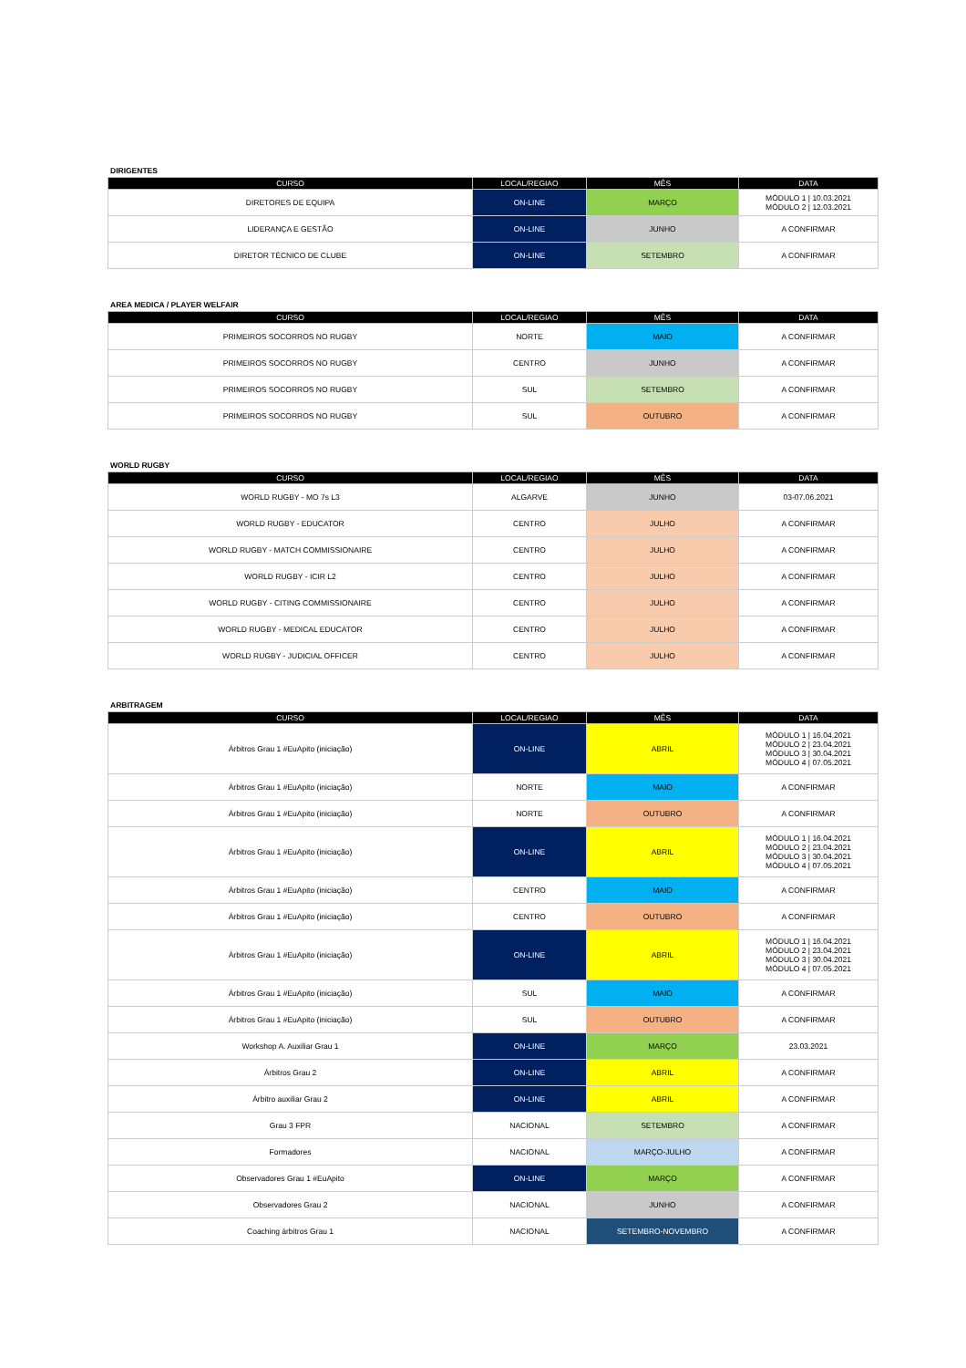DIRIGENTES
| CURSO | LOCAL/REGIAO | MÊS | DATA |
| --- | --- | --- | --- |
| DIRETORES DE EQUIPA | ON-LINE | MARÇO | MÓDULO 1 / 10.03.2021 MÓDULO 2 / 12.03.2021 |
| LIDERANÇA E GESTÃO | ON-LINE | JUNHO | A CONFIRMAR |
| DIRETOR TÉCNICO DE CLUBE | ON-LINE | SETEMBRO | A CONFIRMAR |
AREA MEDICA / PLAYER WELFAIR
| CURSO | LOCAL/REGIAO | MÊS | DATA |
| --- | --- | --- | --- |
| PRIMEIROS SOCORROS NO RUGBY | NORTE | MAIO | A CONFIRMAR |
| PRIMEIROS SOCORROS NO RUGBY | CENTRO | JUNHO | A CONFIRMAR |
| PRIMEIROS SOCORROS NO RUGBY | SUL | SETEMBRO | A CONFIRMAR |
| PRIMEIROS SOCORROS NO RUGBY | SUL | OUTUBRO | A CONFIRMAR |
WORLD RUGBY
| CURSO | LOCAL/REGIAO | MÊS | DATA |
| --- | --- | --- | --- |
| WORLD RUGBY - MO 7s L3 | ALGARVE | JUNHO | 03-07.06.2021 |
| WORLD RUGBY - EDUCATOR | CENTRO | JULHO | A CONFIRMAR |
| WORLD RUGBY - MATCH COMMISSIONAIRE | CENTRO | JULHO | A CONFIRMAR |
| WORLD RUGBY - ICIR L2 | CENTRO | JULHO | A CONFIRMAR |
| WORLD RUGBY - CITING COMMISSIONAIRE | CENTRO | JULHO | A CONFIRMAR |
| WORLD RUGBY - MEDICAL EDUCATOR | CENTRO | JULHO | A CONFIRMAR |
| WORLD RUGBY - JUDICIAL OFFICER | CENTRO | JULHO | A CONFIRMAR |
ARBITRAGEM
| CURSO | LOCAL/REGIAO | MÊS | DATA |
| --- | --- | --- | --- |
| Árbitros Grau 1 #EuApito (iniciação) | ON-LINE | ABRIL | MÓDULO 1 / 16.04.2021 MÓDULO 2 / 23.04.2021 MÓDULO 3 / 30.04.2021 MÓDULO 4 / 07.05.2021 |
| Árbitros Grau 1 #EuApito (iniciação) | NORTE | MAIO | A CONFIRMAR |
| Árbitros Grau 1 #EuApito (iniciação) | NORTE | OUTUBRO | A CONFIRMAR |
| Árbitros Grau 1 #EuApito (iniciação) | ON-LINE | ABRIL | MÓDULO 1 / 16.04.2021 MÓDULO 2 / 23.04.2021 MÓDULO 3 / 30.04.2021 MÓDULO 4 / 07.05.2021 |
| Árbitros Grau 1 #EuApito (iniciação) | CENTRO | MAIO | A CONFIRMAR |
| Árbitros Grau 1 #EuApito (iniciação) | CENTRO | OUTUBRO | A CONFIRMAR |
| Árbitros Grau 1 #EuApito (iniciação) | ON-LINE | ABRIL | MÓDULO 1 / 16.04.2021 MÓDULO 2 / 23.04.2021 MÓDULO 3 / 30.04.2021 MÓDULO 4 / 07.05.2021 |
| Árbitros Grau 1 #EuApito (iniciação) | SUL | MAIO | A CONFIRMAR |
| Árbitros Grau 1 #EuApito (iniciação) | SUL | OUTUBRO | A CONFIRMAR |
| Workshop A. Auxiliar Grau 1 | ON-LINE | MARÇO | 23.03.2021 |
| Árbitros Grau 2 | ON-LINE | ABRIL | A CONFIRMAR |
| Árbitro auxiliar Grau 2 | ON-LINE | ABRIL | A CONFIRMAR |
| Grau 3 FPR | NACIONAL | SETEMBRO | A CONFIRMAR |
| Formadores | NACIONAL | MARÇO-JULHO | A CONFIRMAR |
| Observadores Grau 1 #EuApito | ON-LINE | MARÇO | A CONFIRMAR |
| Observadores Grau 2 | NACIONAL | JUNHO | A CONFIRMAR |
| Coaching árbitros Grau 1 | NACIONAL | SETEMBRO-NOVEMBRO | A CONFIRMAR |